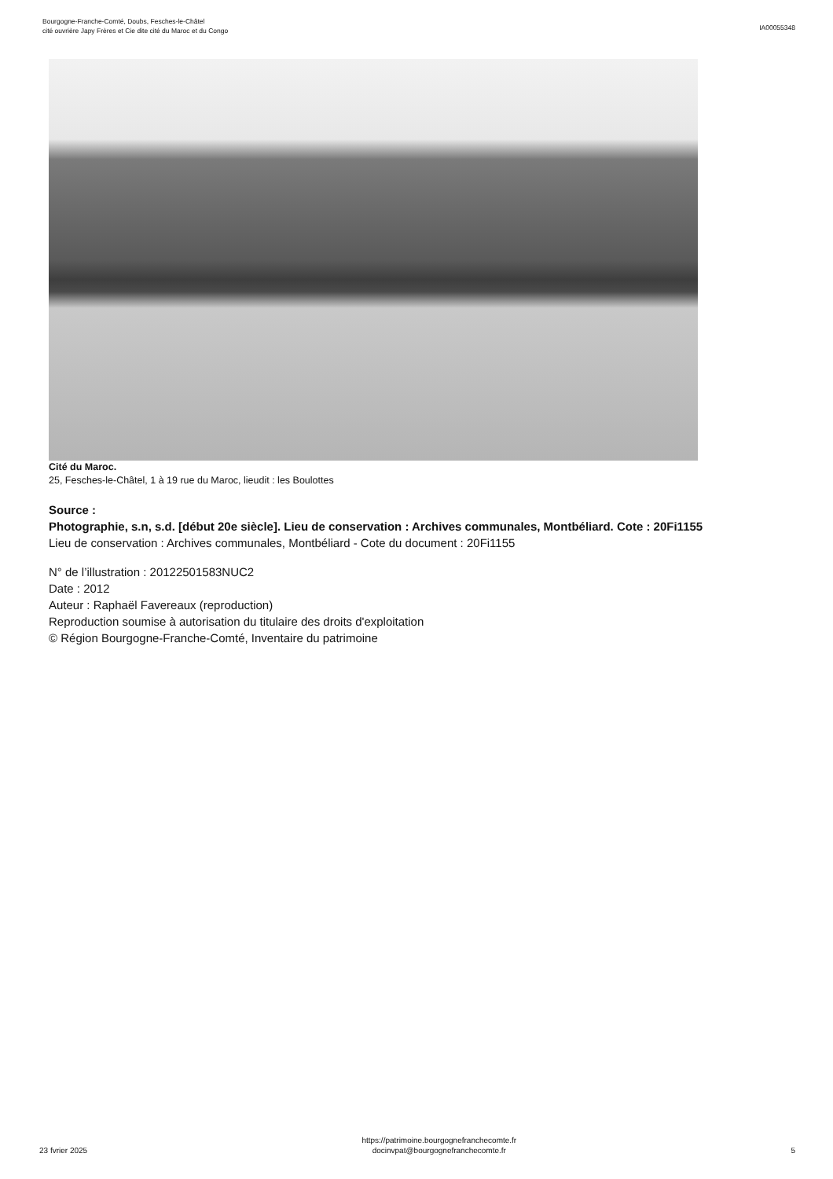Bourgogne-Franche-Comté, Doubs, Fesches-le-Châtel
cité ouvrière Japy Frères et Cie dite cité du Maroc et du Congo
IA00055348
Cité du Maroc.
25, Fesches-le-Châtel, 1 à 19 rue du Maroc, lieudit : les Boulottes
Source :
Photographie, s.n, s.d. [début 20e siècle]. Lieu de conservation : Archives communales, Montbéliard. Cote : 20Fi1155
Lieu de conservation : Archives communales, Montbéliard - Cote du document : 20Fi1155
N° de l’illustration : 20122501583NUC2
Date : 2012
Auteur : Raphaël Favereaux (reproduction)
Reproduction soumise à autorisation du titulaire des droits d'exploitation
© Région Bourgogne-Franche-Comté, Inventaire du patrimoine
23 fvrier 2025
https://patrimoine.bourgognefranchecomte.fr
docinvpat@bourgognefranchecomte.fr
5